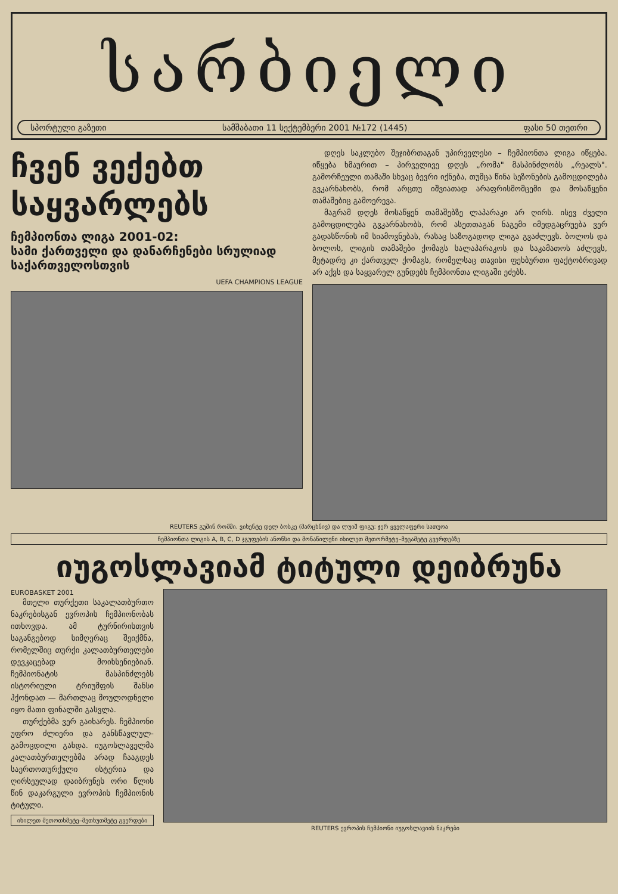სარბიელი
სპორტული გაზეთი სამშაბათი 11 სექტემბერი 2001 №172 (1445) ფასი 50 თეთრი
ჩვენ ვექებთ საყვარლებს
ჩემპიონთა ლიგა 2001-02:
სამი ქართველი და დანარჩენები სრულიად საქართველოსთვის
UEFA CHAMPIONS LEAGUE
დღეს საკლუბო შეჯიბრთაგან უპირველესი – ჩემპიონთა ლიგა იწყება. იწყება ხმაურით – პირველივე დღეს „რომა" მასპინძლობს „რეალს". გამორჩეული თამაში სხვაც ბევრი იქნება, თუმცა წინა სეზონების გამოცდილება გვკარნახობს, რომ არცთუ იშვიათად არაფრისმომცემი და მოსაწყენი თამაშებიც გამოერევა.
მაგრამ დღეს მოსაწყენ თამაშებზე ლაპარაკი არ ღირს. ისევ ძველი გამოცდილება გვკარნახობს, რომ ასეთთაგან ნაგემი იმედგაცრუება ვერ გადასწონის იმ სიამოვნებას, რასაც საზოგადოდ ლიგა გვაძლევს. ბოლოს და ბოლოს, ლიგის თამაშები ქომაგს სალაპარაკოს და საკამათოს აძლევს, მეტადრე კი ქართველ ქომაგს, რომელსაც თავისი ფეხბურთი ფაქტობრივად არ აქვს და საყვარელ გუნდებს ჩემპიონთა ლიგაში ეძებს.
REUTERS გუშინ რომში. ვისენტე დელ ბოსკე (მარცხნივ) და ლუიშ ფიგუ: ჯერ ყველაფერი სათუოა
ჩემპიონთა ლიგის A, B, C, D ჯგუფების ანონსი და მონაწილენი იხილეთ მეთორმეტე–მეცამეტე გვერდებზე
იუგოსლავიამ ტიტული დეიბრუნა
EUROBASKET 2001
მთელი თურქეთი საკალათბურთო ნაკრებისგან ევროპის ჩემპიონობას ითხოვდა. ამ ტურნირისთვის საგანგებოდ სიმღერაც შეიქმნა, რომელშიც თურქი კალათბურთელები დევკაცებად მოიხსენიებიან. ჩემპიონატის მასპინძლებს ისტორიული ტრიუმფის შანსი ჰქონდათ — მართლაც მოულოდნელი იყო მათი ფინალში გასვლა.
თურქებმა ვერ გაიხარეს. ჩემპიონი უფრო ძლიერი და განსწავლულ-გამოცდილი გახდა. იუგოსლაველმა კალათბურთელებმა არად ჩააგდეს საერთოთურქული ისტერია და ღირსეულად დაიბრუნეს ორი წლის წინ დაკარგული ევროპის ჩემპიონის ტიტული.
იხილეთ მეთოთხმეტე–მეთხუთმეტე გვერდები
REUTERS ევროპის ჩემპიონი იუგოსლავიის ნაკრები